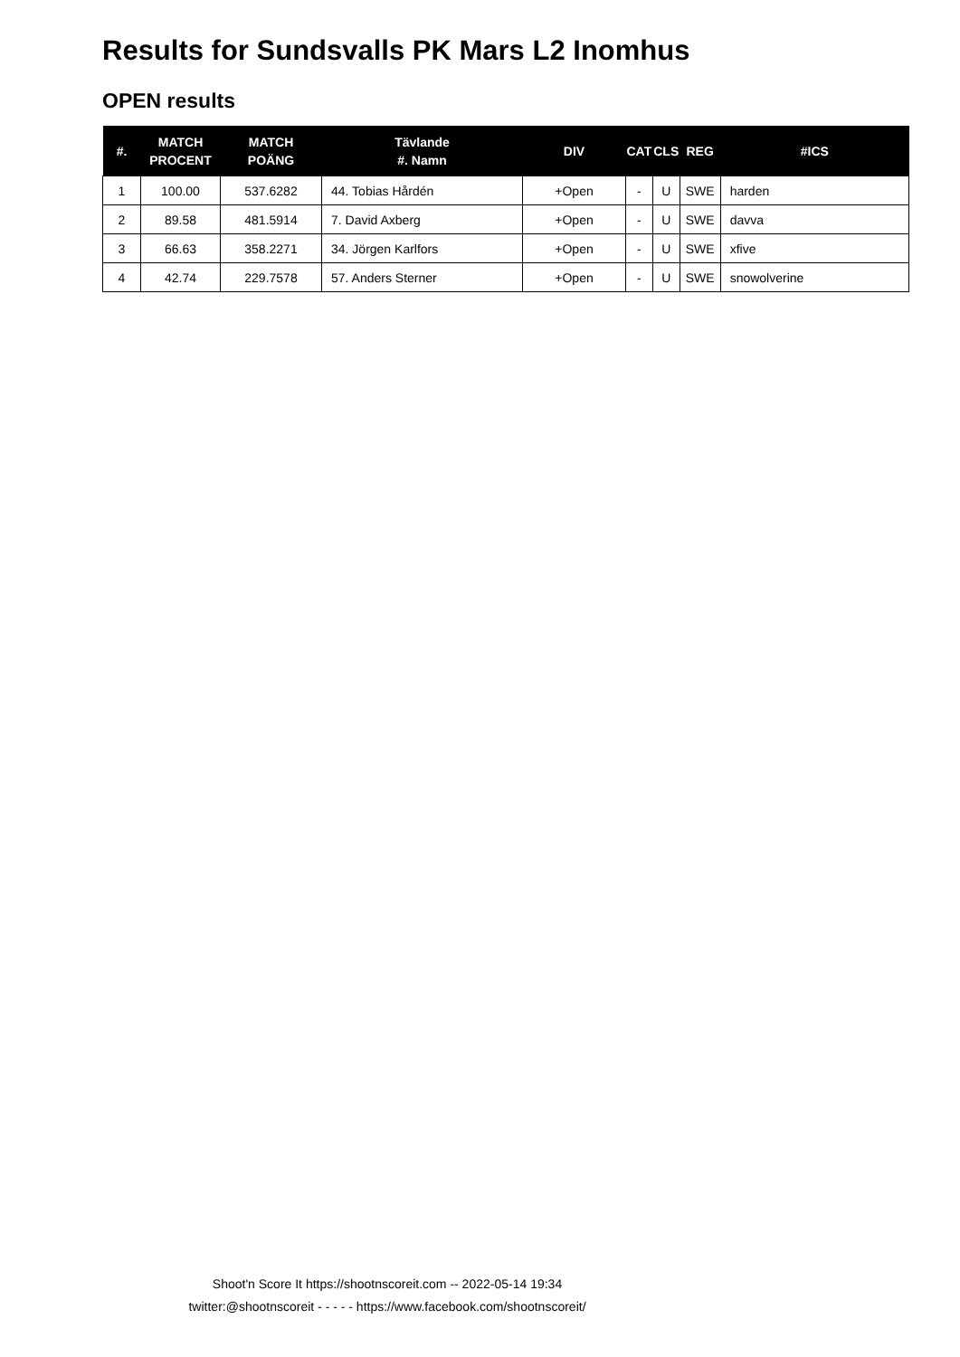Results for Sundsvalls PK Mars L2 Inomhus
OPEN results
| #. | MATCH PROCENT | MATCH POÄNG | Tävlande #. Namn | DIV | CAT | CLS | REG | #ICS |
| --- | --- | --- | --- | --- | --- | --- | --- | --- |
| 1 | 100.00 | 537.6282 | 44. Tobias Hårdén | +Open | - | U | SWE | harden |
| 2 | 89.58 | 481.5914 | 7. David Axberg | +Open | - | U | SWE | davva |
| 3 | 66.63 | 358.2271 | 34. Jörgen Karlfors | +Open | - | U | SWE | xfive |
| 4 | 42.74 | 229.7578 | 57. Anders Sterner | +Open | - | U | SWE | snowolverine |
Shoot'n Score It https://shootnscoreit.com -- 2022-05-14 19:34
twitter:@shootnscoreit - - - - - https://www.facebook.com/shootnscoreit/